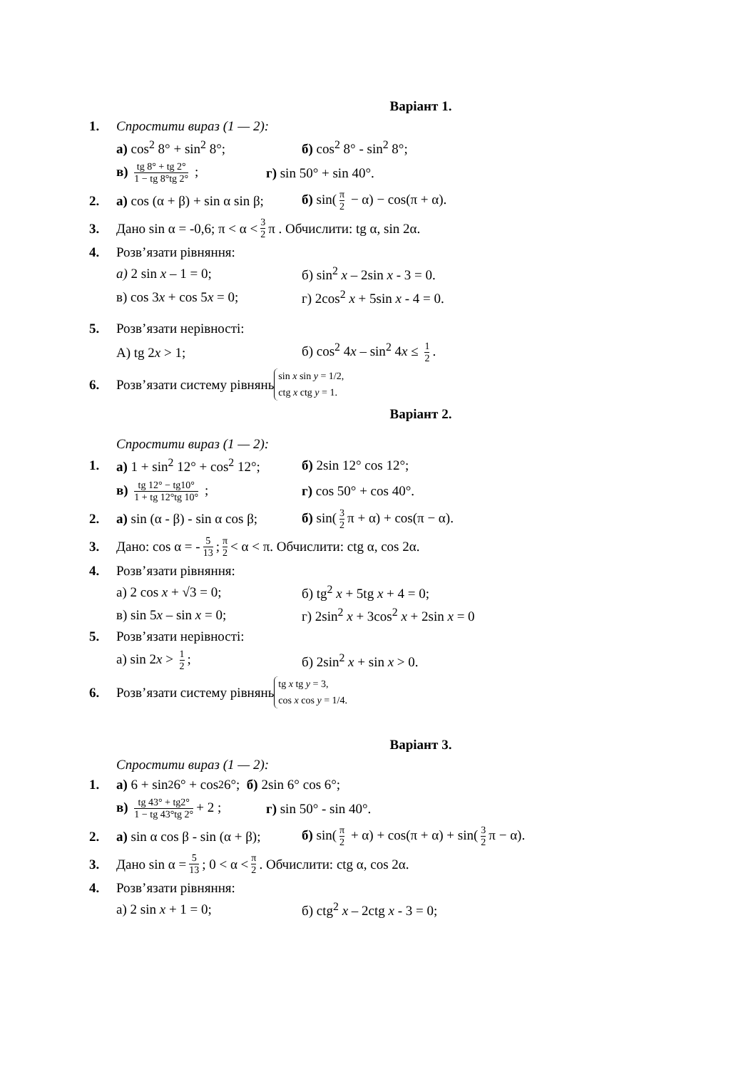Варіант 1.
1. Спростити вираз (1 — 2):
а) cos<sup>2</sup> 8° + sin<sup>2</sup> 8°; б) cos<sup>2</sup> 8° - sin<sup>2</sup> 8°;
в) tg 8° + tg 2° 1 − tg 8°tg 2° ; г) sin 50° + sin 40°.
2. а) cos (α + β) + sin α sin β; б) sin(π 2 − α) − cos(π + α).
3. Дано sin α = -0,6; π < α < 3 2 π . Обчислити: tg α, sin 2α.
4. Розв’язати рівняння:
а) 2 sin x – 1 = 0; б) sin<sup>2</sup> x – 2sin x - 3 = 0.
в) cos 3x + cos 5x = 0; г) 2cos<sup>2</sup> x + 5sin x - 4 = 0.
5. Розв’язати нерівності:
А) tg 2x > 1; б) cos<sup>2</sup> 4x – sin<sup>2</sup> 4x ≤ 1 2.
6. Розв’язати систему рівнянь sin x sin y = 1/2,
ctg x ctg y = 1.
Варіант 2.
Спростити вираз (1 — 2):
1. а) 1 + sin<sup>2</sup> 12° + cos<sup>2</sup> 12°; б) 2sin 12° cos 12°;
в) tg 12° − tg10° 1 + tg 12°tg 10° ; г) cos 50° + cos 40°.
2. а) sin (α - β) - sin α cos β; б) sin(3 2 π + α) + cos(π − α).
3. Дано: cos α = - 5 13; π 2 < α < π. Обчислити: ctg α, cos 2α.
4. Розв’язати рівняння:
а) 2 cos x + √3 = 0; б) tg<sup>2</sup> x + 5tg x + 4 = 0;
в) sin 5x – sin x = 0; г) 2sin<sup>2</sup> x + 3cos<sup>2</sup> x + 2sin x = 0
5. Розв’язати нерівності:
а) sin 2x > 1 2; б) 2sin<sup>2</sup> x + sin x > 0.
6. Розв’язати систему рівнянь tg x tg y = 3,
cos x cos y = 1/4.
Варіант 3.
Спростити вираз (1 — 2):
1. а) 6 + sin<sup>2</sup> 6° + cos<sup>2</sup> 6°; б) 2sin 6° cos 6°;
в) tg 43° + tg2° 1 − tg 43°tg 2° + 2 ; г) sin 50° - sin 40°.
2. а) sin α cos β - sin (α + β); б) sin(π 2 + α) + cos(π + α) + sin(3 2 π − α).
3. Дано sin α = 5 13; 0 < α < π 2. Обчислити: ctg α, cos 2α.
4. Розв’язати рівняння:
а) 2 sin x + 1 = 0; б) ctg<sup>2</sup> x – 2ctg x - 3 = 0;